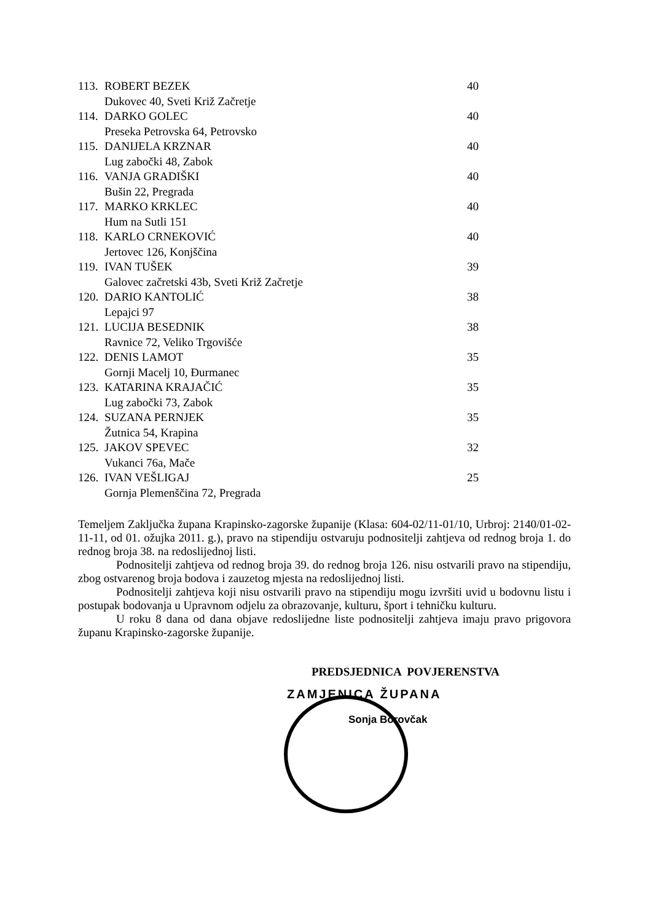113. ROBERT BEZEK 40
Dukovec 40, Sveti Križ Začretje
114. DARKO GOLEC 40
Preseka Petrovska 64, Petrovsko
115. DANIJELA KRZNAR 40
Lug zabočki 48, Zabok
116. VANJA GRADIŠKI 40
Bušin 22, Pregrada
117. MARKO KRKLEC 40
Hum na Sutli 151
118. KARLO CRNEKOVIĆ 40
Jertovec 126, Konjščina
119. IVAN TUŠEK 39
Galovec začretski 43b, Sveti Križ Začretje
120. DARIO KANTOLIĆ 38
Lepajci 97
121. LUCIJA BESEDNIK 38
Ravnice 72, Veliko Trgovišće
122. DENIS LAMOT 35
Gornji Macelj 10, Đurmanec
123. KATARINA KRAJAČIĆ 35
Lug zabočki 73, Zabok
124. SUZANA PERNJEK 35
Žutnica 54, Krapina
125. JAKOV SPEVEC 32
Vukanci 76a, Mače
126. IVAN VEŠLIGAJ 25
Gornja Plemenščina 72, Pregrada
Temeljem Zaključka župana Krapinsko-zagorske županije (Klasa: 604-02/11-01/10, Urbroj: 2140/01-02-11-11, od 01. ožujka 2011. g.), pravo na stipendiju ostvaruju podnositelji zahtjeva od rednog broja 1. do rednog broja 38. na redoslijednoj listi.
Podnositelji zahtjeva od rednog broja 39. do rednog broja 126. nisu ostvarili pravo na stipendiju, zbog ostvarenog broja bodova i zauzetog mjesta na redoslijednoj listi.
Podnositelji zahtjeva koji nisu ostvarili pravo na stipendiju mogu izvršiti uvid u bodovnu listu i postupak bodovanja u Upravnom odjelu za obrazovanje, kulturu, šport i tehničku kulturu.
U roku 8 dana od dana objave redoslijedne liste podnositelji zahtjeva imaju pravo prigovora županu Krapinsko-zagorske županije.
PREDSJEDNICA POVJERENSTVA
ZAMJENICA ŽUPANA
Sonja Borovčak